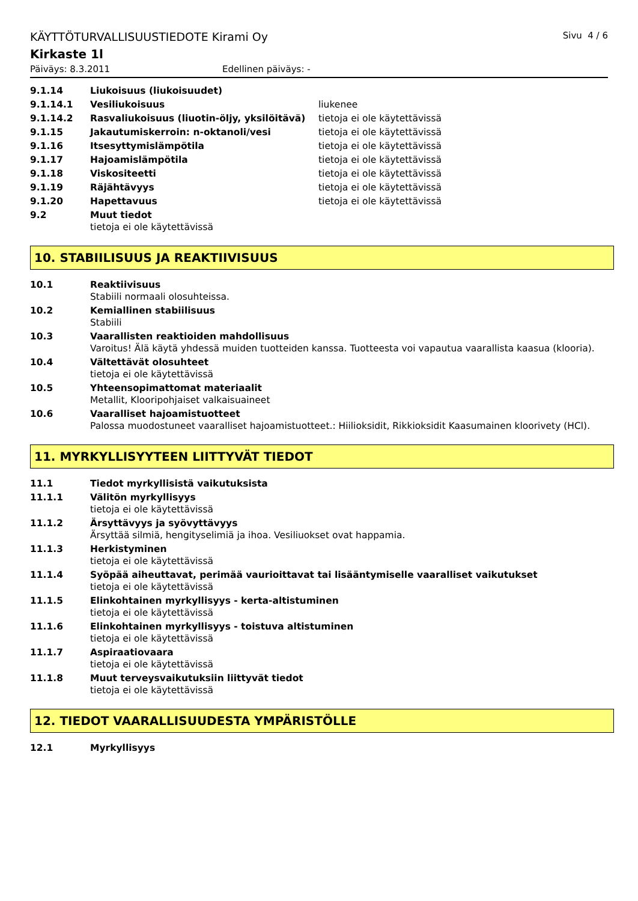KÄYTTÖTURVALLISUUSTIEDOTE Kirami Oy Sivu 4 / 6
Kirkaste 1l
Päiväys: 8.3.2011 Edellinen päiväys: -
9.1.14 Liukoisuus (liukoisuudet)
9.1.14.1 Vesiliukoisuus liukenee
9.1.14.2 Rasvaliukoisuus (liuotin-öljy, yksilöitävä) tietoja ei ole käytettävissä
9.1.15 Jakautumiskerroin: n-oktanoli/vesi tietoja ei ole käytettävissä
9.1.16 Itsesyttymislämpötila tietoja ei ole käytettävissä
9.1.17 Hajoamislämpötila tietoja ei ole käytettävissä
9.1.18 Viskositeetti tietoja ei ole käytettävissä
9.1.19 Räjähtävyys tietoja ei ole käytettävissä
9.1.20 Hapettavuus tietoja ei ole käytettävissä
9.2 Muut tiedot
tietoja ei ole käytettävissä
10. STABIILISUUS JA REAKTIIVISUUS
10.1 Reaktiivisuus
Stabiili normaali olosuhteissa.
10.2 Kemiallinen stabiilisuus
Stabiili
10.3 Vaarallisten reaktioiden mahdollisuus
Varoitus! Älä käytä yhdessä muiden tuotteiden kanssa. Tuotteesta voi vapautua vaarallista kaasua (klooria).
10.4 Vältettävät olosuhteet
tietoja ei ole käytettävissä
10.5 Yhteensopimattomat materiaalit
Metallit, Klooripohjaiset valkaisuaineet
10.6 Vaaralliset hajoamistuotteet
Palossa muodostuneet vaaralliset hajoamistuotteet.: Hiilioksidit, Rikkioksidit Kaasumainen kloorivety (HCl).
11. MYRKYLLISYYTEEN LIITTYVÄT TIEDOT
11.1 Tiedot myrkyllisistä vaikutuksista
11.1.1 Välitön myrkyllisyys
tietoja ei ole käytettävissä
11.1.2 Ärsyttävyys ja syövyttävyys
Ärsyttää silmiä, hengityselimiä ja ihoa. Vesiliuokset ovat happamia.
11.1.3 Herkistyminen
tietoja ei ole käytettävissä
11.1.4 Syöpää aiheuttavat, perimää vaurioittavat tai lisääntymiselle vaaralliset vaikutukset
tietoja ei ole käytettävissä
11.1.5 Elinkohtainen myrkyllisyys - kerta-altistuminen
tietoja ei ole käytettävissä
11.1.6 Elinkohtainen myrkyllisyys - toistuva altistuminen
tietoja ei ole käytettävissä
11.1.7 Aspiraatiovaara
tietoja ei ole käytettävissä
11.1.8 Muut terveysvaikutuksiin liittyvät tiedot
tietoja ei ole käytettävissä
12. TIEDOT VAARALLISUUDESTA YMPÄRISTÖLLE
12.1 Myrkyllisyys